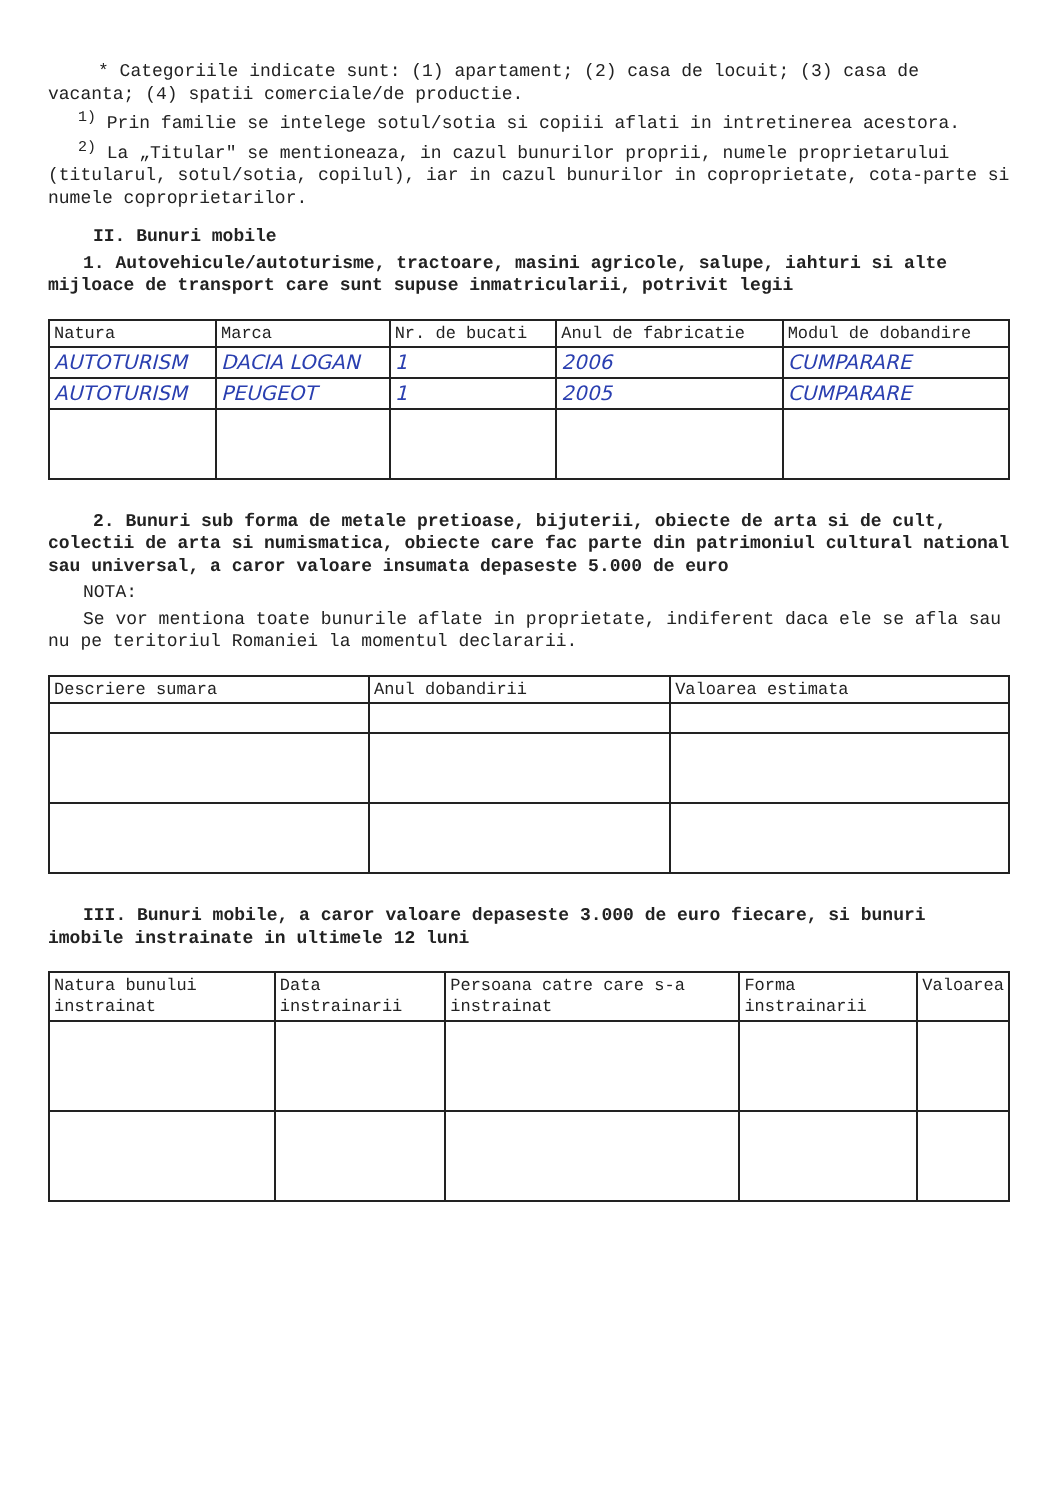* Categoriile indicate sunt: (1) apartament; (2) casa de locuit; (3) casa de vacanta; (4) spatii comerciale/de productie.
<sup>1)</sup> Prin familie se intelege sotul/sotia si copiii aflati in intretinerea acestora.
<sup>2)</sup> La „Titular" se mentioneaza, in cazul bunurilor proprii, numele proprietarului (titularul, sotul/sotia, copilul), iar in cazul bunurilor in coproprietate, cota-parte si numele coproprietarilor.
II. Bunuri mobile
1. Autovehicule/autoturisme, tractoare, masini agricole, salupe, iahturi si alte mijloace de transport care sunt supuse inmatricularii, potrivit legii
| Natura | Marca | Nr. de bucati | Anul de fabricatie | Modul de dobandire |
| --- | --- | --- | --- | --- |
| AUTOTURISM | DACIA LOGAN | 1 | 2006 | CUMPARARE |
| AUTOTURISM | PEUGEOT | 1 | 2005 | CUMPARARE |
2. Bunuri sub forma de metale pretioase, bijuterii, obiecte de arta si de cult, colectii de arta si numismatica, obiecte care fac parte din patrimoniul cultural national sau universal, a caror valoare insumata depaseste 5.000 de euro
NOTA:
Se vor mentiona toate bunurile aflate in proprietate, indiferent daca ele se afla sau nu pe teritoriul Romaniei la momentul declararii.
| Descriere sumara | Anul dobandirii | Valoarea estimata |
| --- | --- | --- |
III. Bunuri mobile, a caror valoare depaseste 3.000 de euro fiecare, si bunuri imobile instrainate in ultimele 12 luni
| Natura bunului instrainat | Data instrainarii | Persoana catre care s-a instrainat | Forma instrainarii | Valoarea |
| --- | --- | --- | --- | --- |